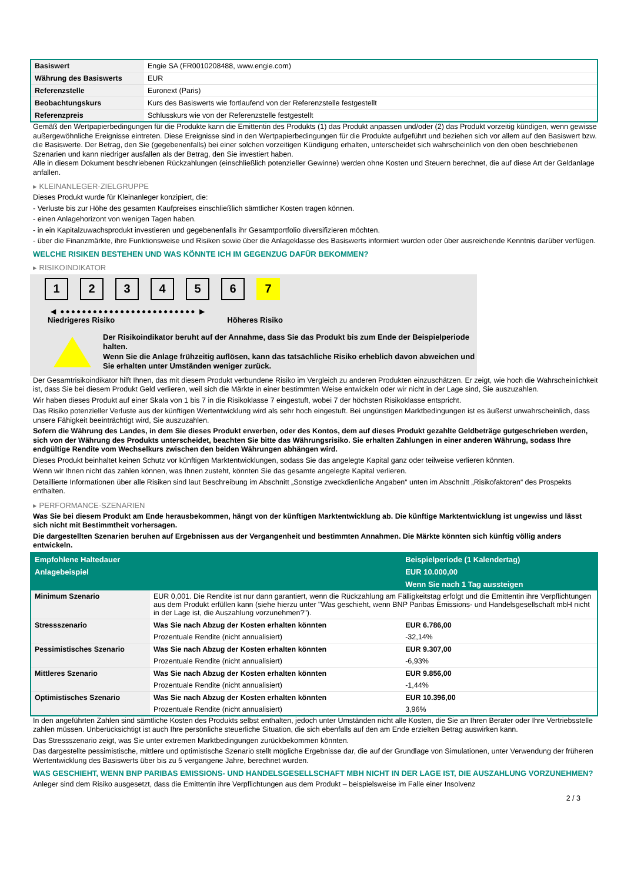| Basiswert | Engie SA (FR0010208488, www.engie.com) |
| Währung des Basiswerts | EUR |
| Referenzstelle | Euronext (Paris) |
| Beobachtungskurs | Kurs des Basiswerts wie fortlaufend von der Referenzstelle festgestellt |
| Referenzpreis | Schlusskurs wie von der Referenzstelle festgestellt |
Gemäß den Wertpapierbedingungen für die Produkte kann die Emittentin des Produkts (1) das Produkt anpassen und/oder (2) das Produkt vorzeitig kündigen, wenn gewisse außergewöhnliche Ereignisse eintreten. Diese Ereignisse sind in den Wertpapierbedingungen für die Produkte aufgeführt und beziehen sich vor allem auf den Basiswert bzw. die Basiswerte. Der Betrag, den Sie (gegebenenfalls) bei einer solchen vorzeitigen Kündigung erhalten, unterscheidet sich wahrscheinlich von den oben beschriebenen Szenarien und kann niedriger ausfallen als der Betrag, den Sie investiert haben.
Alle in diesem Dokument beschriebenen Rückzahlungen (einschließlich potenzieller Gewinne) werden ohne Kosten und Steuern berechnet, die auf diese Art der Geldanlage anfallen.
▸ KLEINANLEGER-ZIELGRUPPE
Dieses Produkt wurde für Kleinanleger konzipiert, die:
- Verluste bis zur Höhe des gesamten Kaufpreises einschließlich sämtlicher Kosten tragen können.
- einen Anlagehorizont von wenigen Tagen haben.
- in ein Kapitalzuwachsprodukt investieren und gegebenenfalls ihr Gesamtportfolio diversifizieren möchten.
- über die Finanzmärkte, ihre Funktionsweise und Risiken sowie über die Anlageklasse des Basiswerts informiert wurden oder über ausreichende Kenntnis darüber verfügen.
WELCHE RISIKEN BESTEHEN UND WAS KÖNNTE ICH IM GEGENZUG DAFÜR BEKOMMEN?
▸ RISIKOINDIKATOR
1 2 3 4 5 6 7
◀ ●●●●●●●●●●●●●●●●●●●●●●●●● ▶
Niedrigeres Risiko Höheres Risiko
Der Risikoindikator beruht auf der Annahme, dass Sie das Produkt bis zum Ende der Beispielperiode halten.
Wenn Sie die Anlage frühzeitig auflösen, kann das tatsächliche Risiko erheblich davon abweichen und Sie erhalten unter Umständen weniger zurück.
Der Gesamtrisikoindikator hilft Ihnen, das mit diesem Produkt verbundene Risiko im Vergleich zu anderen Produkten einzuschätzen. Er zeigt, wie hoch die Wahrscheinlichkeit ist, dass Sie bei diesem Produkt Geld verlieren, weil sich die Märkte in einer bestimmten Weise entwickeln oder wir nicht in der Lage sind, Sie auszuzahlen.
Wir haben dieses Produkt auf einer Skala von 1 bis 7 in die Risikoklasse 7 eingestuft, wobei 7 der höchsten Risikoklasse entspricht.
Das Risiko potenzieller Verluste aus der künftigen Wertentwicklung wird als sehr hoch eingestuft. Bei ungünstigen Marktbedingungen ist es äußerst unwahrscheinlich, dass unsere Fähigkeit beeinträchtigt wird, Sie auszuzahlen.
Sofern die Währung des Landes, in dem Sie dieses Produkt erwerben, oder des Kontos, dem auf dieses Produkt gezahlte Geldbeträge gutgeschrieben werden, sich von der Währung des Produkts unterscheidet, beachten Sie bitte das Währungsrisiko. Sie erhalten Zahlungen in einer anderen Währung, sodass Ihre endgültige Rendite vom Wechselkurs zwischen den beiden Währungen abhängen wird.
Dieses Produkt beinhaltet keinen Schutz vor künftigen Marktentwicklungen, sodass Sie das angelegte Kapital ganz oder teilweise verlieren könnten.
Wenn wir Ihnen nicht das zahlen können, was Ihnen zusteht, könnten Sie das gesamte angelegte Kapital verlieren.
Detaillierte Informationen über alle Risiken sind laut Beschreibung im Abschnitt „Sonstige zweckdienliche Angaben“ unten im Abschnitt „Risikofaktoren“ des Prospekts enthalten.
▸ PERFORMANCE-SZENARIEN
Was Sie bei diesem Produkt am Ende herausbekommen, hängt von der künftigen Marktentwicklung ab. Die künftige Marktentwicklung ist ungewiss und lässt sich nicht mit Bestimmtheit vorhersagen.
Die dargestellten Szenarien beruhen auf Ergebnissen aus der Vergangenheit und bestimmten Annahmen. Die Märkte könnten sich künftig völlig anders entwickeln.
| Empfohlene Haltedauer | | Beispielperiode (1 Kalendertag) |
| --- | --- | --- |
| Anlagebeispiel | | EUR 10.000,00 |
| | | Wenn Sie nach 1 Tag aussteigen |
| Minimum Szenario | EUR 0,001. Die Rendite ist nur dann garantiert, wenn die Rückzahlung am Fälligkeitstag erfolgt und die Emittentin ihre Verpflichtungen aus dem Produkt erfüllen kann (siehe hierzu unter "Was geschieht, wenn BNP Paribas Emissions- und Handelsgesellschaft mbH nicht in der Lage ist, die Auszahlung vorzunehmen?"). | |
| Stressszenario | Was Sie nach Abzug der Kosten erhalten könnten | EUR 6.786,00 |
| | Prozentuale Rendite (nicht annualisiert) | -32,14% |
| Pessimistisches Szenario | Was Sie nach Abzug der Kosten erhalten könnten | EUR 9.307,00 |
| | Prozentuale Rendite (nicht annualisiert) | -6,93% |
| Mittleres Szenario | Was Sie nach Abzug der Kosten erhalten könnten | EUR 9.856,00 |
| | Prozentuale Rendite (nicht annualisiert) | -1,44% |
| Optimistisches Szenario | Was Sie nach Abzug der Kosten erhalten könnten | EUR 10.396,00 |
| | Prozentuale Rendite (nicht annualisiert) | 3,96% |
In den angeführten Zahlen sind sämtliche Kosten des Produkts selbst enthalten, jedoch unter Umständen nicht alle Kosten, die Sie an Ihren Berater oder Ihre Vertriebsstelle zahlen müssen. Unberücksichtigt ist auch Ihre persönliche steuerliche Situation, die sich ebenfalls auf den am Ende erzielten Betrag auswirken kann.
Das Stressszenario zeigt, was Sie unter extremen Marktbedingungen zurückbekommen könnten.
Das dargestellte pessimistische, mittlere und optimistische Szenario stellt mögliche Ergebnisse dar, die auf der Grundlage von Simulationen, unter Verwendung der früheren Wertentwicklung des Basiswerts über bis zu 5 vergangene Jahre, berechnet wurden.
WAS GESCHIEHT, WENN BNP PARIBAS EMISSIONS- UND HANDELSGESELLSCHAFT MBH NICHT IN DER LAGE IST, DIE AUSZAHLUNG VORZUNEHMEN?
Anleger sind dem Risiko ausgesetzt, dass die Emittentin ihre Verpflichtungen aus dem Produkt – beispielsweise im Falle einer Insolvenz
2 / 3